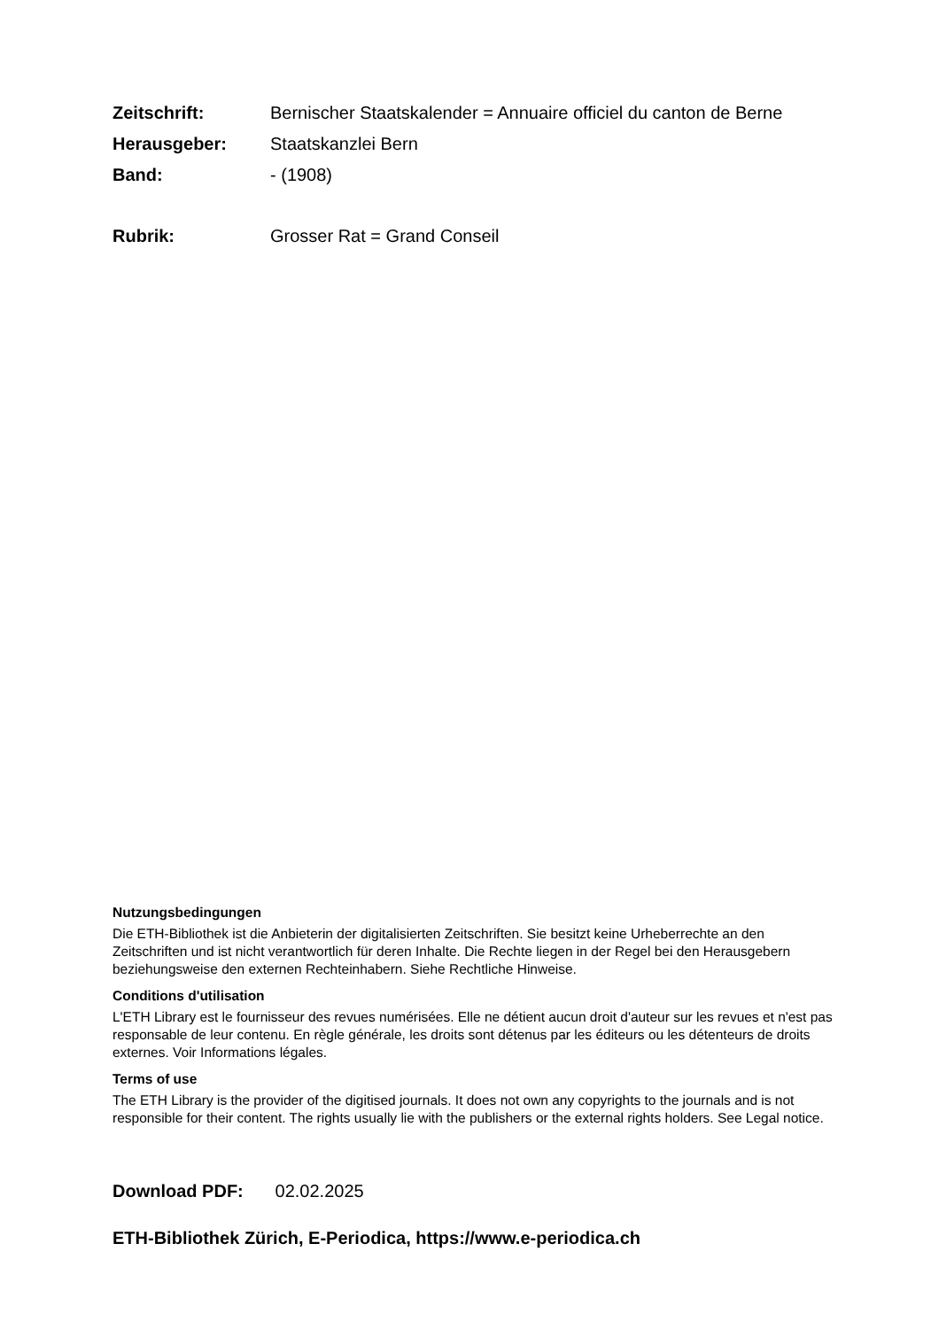Zeitschrift: Bernischer Staatskalender = Annuaire officiel du canton de Berne
Herausgeber: Staatskanzlei Bern
Band: - (1908)
Rubrik: Grosser Rat = Grand Conseil
Nutzungsbedingungen
Die ETH-Bibliothek ist die Anbieterin der digitalisierten Zeitschriften. Sie besitzt keine Urheberrechte an den Zeitschriften und ist nicht verantwortlich für deren Inhalte. Die Rechte liegen in der Regel bei den Herausgebern beziehungsweise den externen Rechteinhabern. Siehe Rechtliche Hinweise.
Conditions d'utilisation
L'ETH Library est le fournisseur des revues numérisées. Elle ne détient aucun droit d'auteur sur les revues et n'est pas responsable de leur contenu. En règle générale, les droits sont détenus par les éditeurs ou les détenteurs de droits externes. Voir Informations légales.
Terms of use
The ETH Library is the provider of the digitised journals. It does not own any copyrights to the journals and is not responsible for their content. The rights usually lie with the publishers or the external rights holders. See Legal notice.
Download PDF: 02.02.2025
ETH-Bibliothek Zürich, E-Periodica, https://www.e-periodica.ch